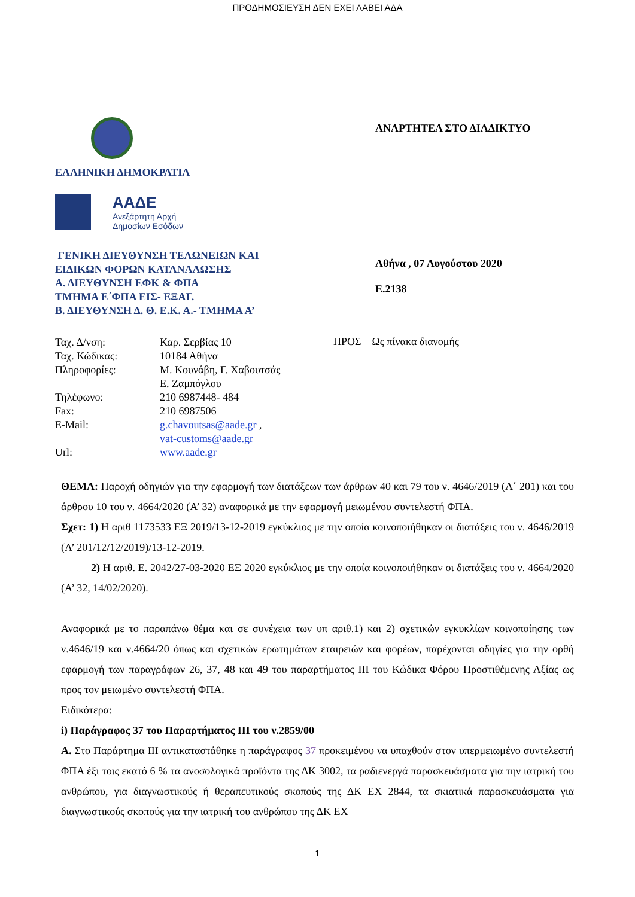ΠΡΟΔΗΜΟΣΙΕΥΣΗ ΔΕΝ ΕΧΕΙ ΛΑΒΕΙ ΑΔΑ
ΕΛΛΗΝΙΚΗ ΔΗΜΟΚΡΑΤΙΑ
ΑΑΔΕ
Ανεξάρτητη Αρχή
Δημοσίων Εσόδων
ΓΕΝΙΚΗ ΔΙΕΥΘΥΝΣΗ ΤΕΛΩΝΕΙΩΝ ΚΑΙ
ΕΙΔΙΚΩΝ ΦΟΡΩΝ ΚΑΤΑΝΑΛΩΣΗΣ
Α. ΔΙΕΥΘΥΝΣΗ ΕΦΚ & ΦΠΑ
ΤΜΗΜΑ Ε΄ΦΠΑ ΕΙΣ- ΕΞΑΓ.
Β. ΔΙΕΥΘΥΝΣΗ Δ. Θ. Ε.Κ. Α.- ΤΜΗΜΑ Α’
ΑΝΑΡΤΗΤΕΑ ΣΤΟ ΔΙΑΔΙΚΤΥΟ
Αθήνα , 07 Αυγούστου 2020
Ε.2138
| Ταχ. Δ/νση: | Καρ. Σερβίας 10 |
| Ταχ. Κώδικας: | 10184 Αθήνα |
| Πληροφορίες: | Μ. Κουνάβη, Γ. Χαβουτσάς Ε. Ζαμπόγλου |
| Τηλέφωνο: | 210 6987448- 484 |
| Fax: | 210 6987506 |
| E-Mail: | g.chavoutsas@aade.gr , vat-customs@aade.gr |
| Url: | www.aade.gr |
ΠΡΟΣ Ως πίνακα διανομής
ΘΕΜΑ: Παροχή οδηγιών για την εφαρμογή των διατάξεων των άρθρων 40 και 79 του ν. 4646/2019 (Α΄ 201) και του άρθρου 10 του ν. 4664/2020 (Α’ 32) αναφορικά με την εφαρμογή μειωμένου συντελεστή ΦΠΑ.
Σχετ: 1) Η αριθ 1173533 ΕΞ 2019/13-12-2019 εγκύκλιος με την οποία κοινοποιήθηκαν οι διατάξεις του ν. 4646/2019 (Α’ 201/12/12/2019)/13-12-2019.
2) Η αριθ. Ε. 2042/27-03-2020 ΕΞ 2020 εγκύκλιος με την οποία κοινοποιήθηκαν οι διατάξεις του ν. 4664/2020 (Α’ 32, 14/02/2020).
Αναφορικά με το παραπάνω θέμα και σε συνέχεια των υπ αριθ.1) και 2) σχετικών εγκυκλίων κοινοποίησης των ν.4646/19 και ν.4664/20 όπως και σχετικών ερωτημάτων εταιρειών και φορέων, παρέχονται οδηγίες για την ορθή εφαρμογή των παραγράφων 26, 37, 48 και 49 του παραρτήματος ΙΙΙ του Κώδικα Φόρου Προστιθέμενης Αξίας ως προς τον μειωμένο συντελεστή ΦΠΑ.
Ειδικότερα:
i) Παράγραφος 37 του Παραρτήματος ΙΙΙ του ν.2859/00
Α. Στο Παράρτημα ΙΙΙ αντικαταστάθηκε η παράγραφος 37 προκειμένου να υπαχθούν στον υπερμειωμένο συντελεστή ΦΠΑ έξι τοις εκατό 6 % τα ανοσολογικά προϊόντα της ΔΚ 3002, τα ραδιενεργά παρασκευάσματα για την ιατρική του ανθρώπου, για διαγνωστικούς ή θεραπευτικούς σκοπούς της ΔΚ ΕΧ 2844, τα σκιατικά παρασκευάσματα για διαγνωστικούς σκοπούς για την ιατρική του ανθρώπου της ΔΚ ΕΧ
1